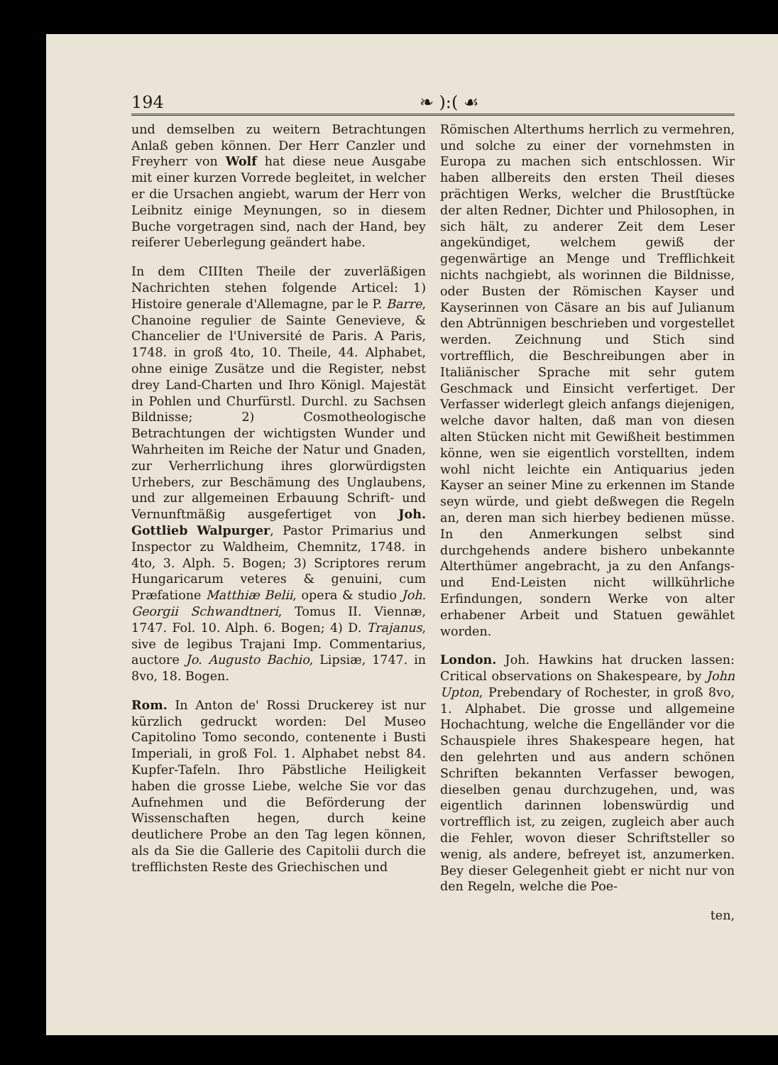194 ❧ ):( ☙
und demselben zu weitern Betrachtungen Anlaß geben können. Der Herr Canzler und Freyherr von Wolf hat diese neue Ausgabe mit einer kurzen Vorrede begleitet, in welcher er die Ursachen angiebt, warum der Herr von Leibnitz einige Meynungen, so in diesem Buche vorgetragen sind, nach der Hand, bey reiferer Ueberlegung geändert habe.
In dem CIIIten Theile der zuverläßigen Nachrichten stehen folgende Articel: 1) Histoire generale d'Allemagne, par le P. Barre, Chanoine regulier de Sainte Genevieve, & Chancelier de l'Université de Paris. A Paris, 1748. in groß 4to, 10. Theile, 44. Alphabet, ohne einige Zusätze und die Register, nebst drey Land-Charten und Ihro Königl. Majestät in Pohlen und Churfürstl. Durchl. zu Sachsen Bildnisse; 2) Cosmotheologische Betrachtungen der wichtigsten Wunder und Wahrheiten im Reiche der Natur und Gnaden, zur Verherrlichung ihres glorwürdigsten Urhebers, zur Beschämung des Unglaubens, und zur allgemeinen Erbauung Schrift- und Vernunftmäßig ausgefertiget von Joh. Gottlieb Walpurger, Pastor Primarius und Inspector zu Waldheim, Chemnitz, 1748. in 4to, 3. Alph. 5. Bogen; 3) Scriptores rerum Hungaricarum veteres & genuini, cum Præfatione Matthiæ Belii, opera & studio Joh. Georgii Schwandtneri, Tomus II. Viennæ, 1747. Fol. 10. Alph. 6. Bogen; 4) D. Trajanus, sive de legibus Trajani Imp. Commentarius, auctore Jo. Augusto Bachio, Lipsiæ, 1747. in 8vo, 18. Bogen.
Rom. In Anton de' Rossi Druckerey ist nur kürzlich gedruckt worden: Del Museo Capitolino Tomo secondo, contenente i Busti Imperiali, in groß Fol. 1. Alphabet nebst 84. Kupfer-Tafeln. Ihro Päbstliche Heiligkeit haben die grosse Liebe, welche Sie vor das Aufnehmen und die Beförderung der Wissenschaften hegen, durch keine deutlichere Probe an den Tag legen können, als da Sie die Gallerie des Capitolii durch die trefflichsten Reste des Griechischen und
Römischen Alterthums herrlich zu vermehren, und solche zu einer der vornehmsten in Europa zu machen sich entschlossen. Wir haben allbereits den ersten Theil dieses prächtigen Werks, welcher die Brustſtücke der alten Redner, Dichter und Philosophen, in sich hält, zu anderer Zeit dem Leser angekündiget, welchem gewiß der gegenwärtige an Menge und Trefflichkeit nichts nachgiebt, als worinnen die Bildnisse, oder Busten der Römischen Kayser und Kayserinnen von Cäsare an bis auf Julianum den Abtrünnigen beschrieben und vorgestellet werden. Zeichnung und Stich sind vortrefflich, die Beschreibungen aber in Italiänischer Sprache mit sehr gutem Geschmack und Einsicht verfertiget. Der Verfasser widerlegt gleich anfangs diejenigen, welche davor halten, daß man von diesen alten Stücken nicht mit Gewißheit bestimmen könne, wen sie eigentlich vorstellten, indem wohl nicht leichte ein Antiquarius jeden Kayser an seiner Mine zu erkennen im Stande seyn würde, und giebt deßwegen die Regeln an, deren man sich hierbey bedienen müsse. In den Anmerkungen selbst sind durchgehends andere bishero unbekannte Alterthümer angebracht, ja zu den Anfangs- und End-Leisten nicht willkührliche Erfindungen, sondern Werke von alter erhabener Arbeit und Statuen gewählet worden.
London. Joh. Hawkins hat drucken lassen: Critical observations on Shakespeare, by John Upton, Prebendary of Rochester, in groß 8vo, 1. Alphabet. Die grosse und allgemeine Hochachtung, welche die Engelländer vor die Schauspiele ihres Shakespeare hegen, hat den gelehrten und aus andern schönen Schriften bekannten Verfasser bewogen, dieselben genau durchzugehen, und, was eigentlich darinnen lobenswürdig und vortrefflich ist, zu zeigen, zugleich aber auch die Fehler, wovon dieser Schriftsteller so wenig, als andere, befreyet ist, anzumerken. Bey dieser Gelegenheit giebt er nicht nur von den Regeln, welche die Poe-
ten,